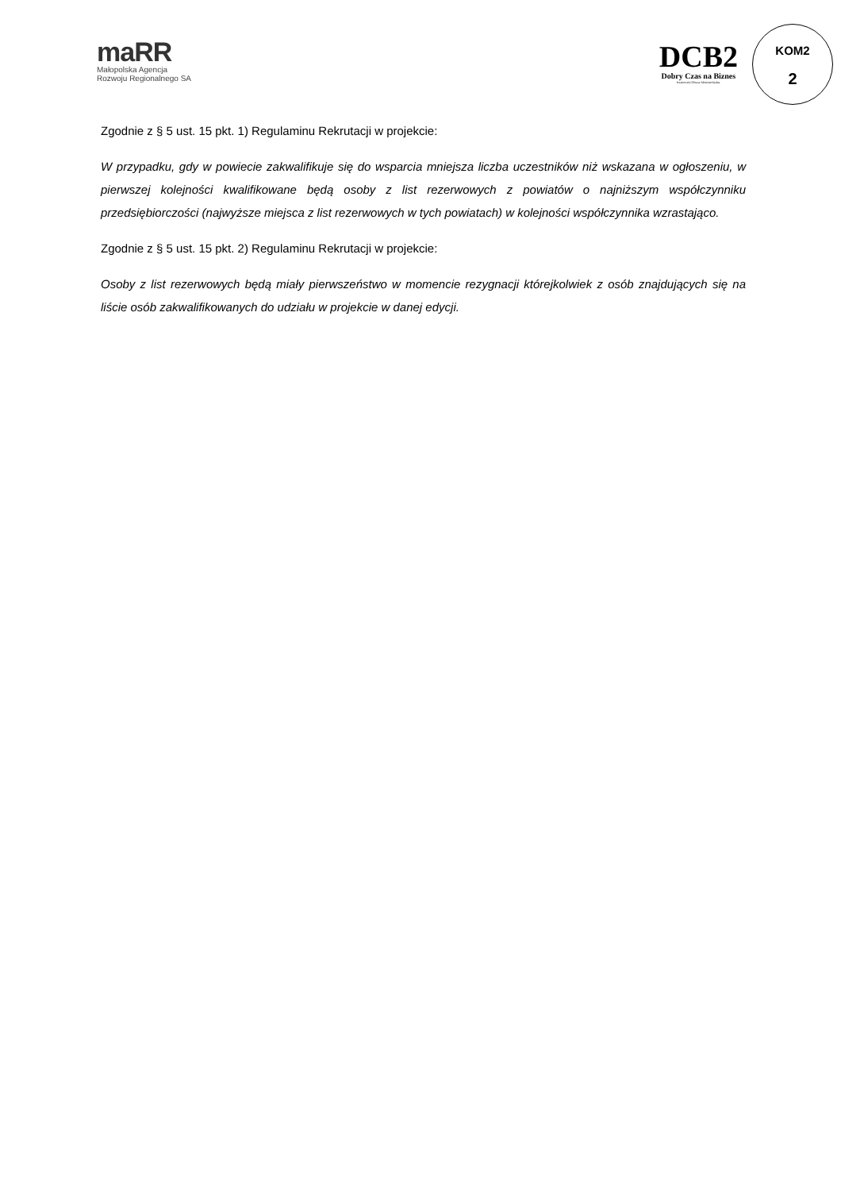maRR
Małopolska Agencja
Rozwoju Regionalnego SA
DCB2
Dobry Czas na Biznes
Krakowski Obszar Metropolitalny
KOM2
2
Zgodnie z § 5 ust. 15 pkt. 1) Regulaminu Rekrutacji w projekcie:
W przypadku, gdy w powiecie zakwalifikuje się do wsparcia mniejsza liczba uczestników niż wskazana w ogłoszeniu, w pierwszej kolejności kwalifikowane będą osoby z list rezerwowych z powiatów o najniższym współczynniku przedsiębiorczości (najwyższe miejsca z list rezerwowych w tych powiatach) w kolejności współczynnika wzrastająco.
Zgodnie z § 5 ust. 15 pkt. 2) Regulaminu Rekrutacji w projekcie:
Osoby z list rezerwowych będą miały pierwszeństwo w momencie rezygnacji którejkolwiek z osób znajdujących się na liście osób zakwalifikowanych do udziału w projekcie w danej edycji.